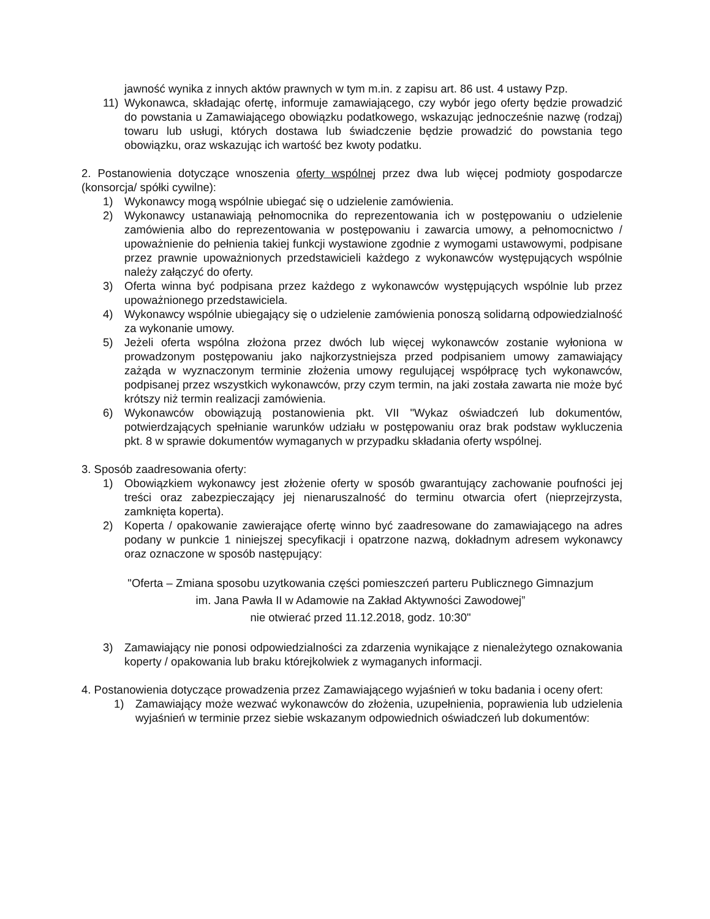jawność wynika z innych aktów prawnych w tym m.in. z zapisu art. 86 ust. 4 ustawy Pzp.
11) Wykonawca, składając ofertę, informuje zamawiającego, czy wybór jego oferty będzie prowadzić do powstania u Zamawiającego obowiązku podatkowego, wskazując jednocześnie nazwę (rodzaj) towaru lub usługi, których dostawa lub świadczenie będzie prowadzić do powstania tego obowiązku, oraz wskazując ich wartość bez kwoty podatku.
2. Postanowienia dotyczące wnoszenia oferty wspólnej przez dwa lub więcej podmioty gospodarcze (konsorcja/ spółki cywilne):
1) Wykonawcy mogą wspólnie ubiegać się o udzielenie zamówienia.
2) Wykonawcy ustanawiają pełnomocnika do reprezentowania ich w postępowaniu o udzielenie zamówienia albo do reprezentowania w postępowaniu i zawarcia umowy, a pełnomocnictwo / upoważnienie do pełnienia takiej funkcji wystawione zgodnie z wymogami ustawowymi, podpisane przez prawnie upoważnionych przedstawicieli każdego z wykonawców występujących wspólnie należy załączyć do oferty.
3) Oferta winna być podpisana przez każdego z wykonawców występujących wspólnie lub przez upoważnionego przedstawiciela.
4) Wykonawcy wspólnie ubiegający się o udzielenie zamówienia ponoszą solidarną odpowiedzialność za wykonanie umowy.
5) Jeżeli oferta wspólna złożona przez dwóch lub więcej wykonawców zostanie wyłoniona w prowadzonym postępowaniu jako najkorzystniejsza przed podpisaniem umowy zamawiający zażąda w wyznaczonym terminie złożenia umowy regulującej współpracę tych wykonawców, podpisanej przez wszystkich wykonawców, przy czym termin, na jaki została zawarta nie może być krótszy niż termin realizacji zamówienia.
6) Wykonawców obowiązują postanowienia pkt. VII "Wykaz oświadczeń lub dokumentów, potwierdzających spełnianie warunków udziału w postępowaniu oraz brak podstaw wykluczenia pkt. 8 w sprawie dokumentów wymaganych w przypadku składania oferty wspólnej.
3. Sposób zaadresowania oferty:
1) Obowiązkiem wykonawcy jest złożenie oferty w sposób gwarantujący zachowanie poufności jej treści oraz zabezpieczający jej nienaruszalność do terminu otwarcia ofert (nieprzejrzysta, zamknięta koperta).
2) Koperta / opakowanie zawierające ofertę winno być zaadresowane do zamawiającego na adres podany w punkcie 1 niniejszej specyfikacji i opatrzone nazwą, dokładnym adresem wykonawcy oraz oznaczone w sposób następujący:
"Oferta – Zmiana sposobu uzytkowania części pomieszczeń parteru Publicznego Gimnazjum im. Jana Pawła II w Adamowie na Zakład Aktywności Zawodowej”
nie otwierać przed 11.12.2018, godz. 10:30"
3) Zamawiający nie ponosi odpowiedzialności za zdarzenia wynikające z nienależytego oznakowania koperty / opakowania lub braku którejkolwiek z wymaganych informacji.
4. Postanowienia dotyczące prowadzenia przez Zamawiającego wyjaśnień w toku badania i oceny ofert:
1) Zamawiający może wezwać wykonawców do złożenia, uzupełnienia, poprawienia lub udzielenia wyjaśnień w terminie przez siebie wskazanym odpowiednich oświadczeń lub dokumentów: